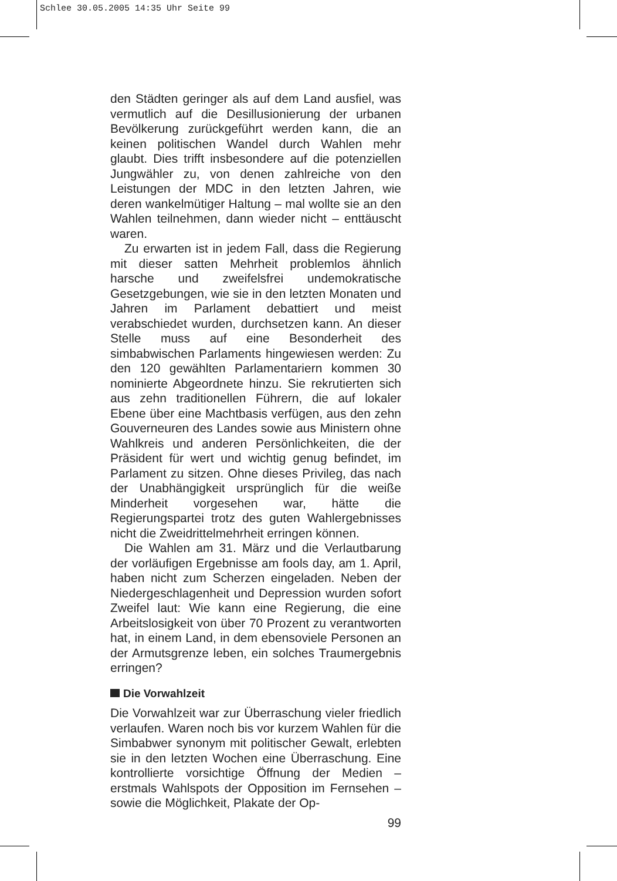Schlee 30.05.2005 14:35 Uhr Seite 99
den Städten geringer als auf dem Land ausfiel, was vermutlich auf die Desillusionierung der urbanen Bevölkerung zurückgeführt werden kann, die an keinen politischen Wandel durch Wahlen mehr glaubt. Dies trifft insbesondere auf die potenziellen Jungwähler zu, von denen zahlreiche von den Leistungen der MDC in den letzten Jahren, wie deren wankelmütiger Haltung – mal wollte sie an den Wahlen teilnehmen, dann wieder nicht – enttäuscht waren.
Zu erwarten ist in jedem Fall, dass die Regierung mit dieser satten Mehrheit problemlos ähnlich harsche und zweifelsfrei undemokratische Gesetzgebungen, wie sie in den letzten Monaten und Jahren im Parlament debattiert und meist verabschiedet wurden, durchsetzen kann. An dieser Stelle muss auf eine Besonderheit des simbabwischen Parlaments hingewiesen werden: Zu den 120 gewählten Parlamentariern kommen 30 nominierte Abgeordnete hinzu. Sie rekrutierten sich aus zehn traditionellen Führern, die auf lokaler Ebene über eine Machtbasis verfügen, aus den zehn Gouverneuren des Landes sowie aus Ministern ohne Wahlkreis und anderen Persönlichkeiten, die der Präsident für wert und wichtig genug befindet, im Parlament zu sitzen. Ohne dieses Privileg, das nach der Unabhängigkeit ursprünglich für die weiße Minderheit vorgesehen war, hätte die Regierungspartei trotz des guten Wahlergebnisses nicht die Zweidrittelmehrheit erringen können.
Die Wahlen am 31. März und die Verlautbarung der vorläufigen Ergebnisse am fools day, am 1. April, haben nicht zum Scherzen eingeladen. Neben der Niedergeschlagenheit und Depression wurden sofort Zweifel laut: Wie kann eine Regierung, die eine Arbeitslosigkeit von über 70 Prozent zu verantworten hat, in einem Land, in dem ebensoviele Personen an der Armutsgrenze leben, ein solches Traumergebnis erringen?
Die Vorwahlzeit
Die Vorwahlzeit war zur Überraschung vieler friedlich verlaufen. Waren noch bis vor kurzem Wahlen für die Simbabwer synonym mit politischer Gewalt, erlebten sie in den letzten Wochen eine Überraschung. Eine kontrollierte vorsichtige Öffnung der Medien – erstmals Wahlspots der Opposition im Fernsehen – sowie die Möglichkeit, Plakate der Op-
99